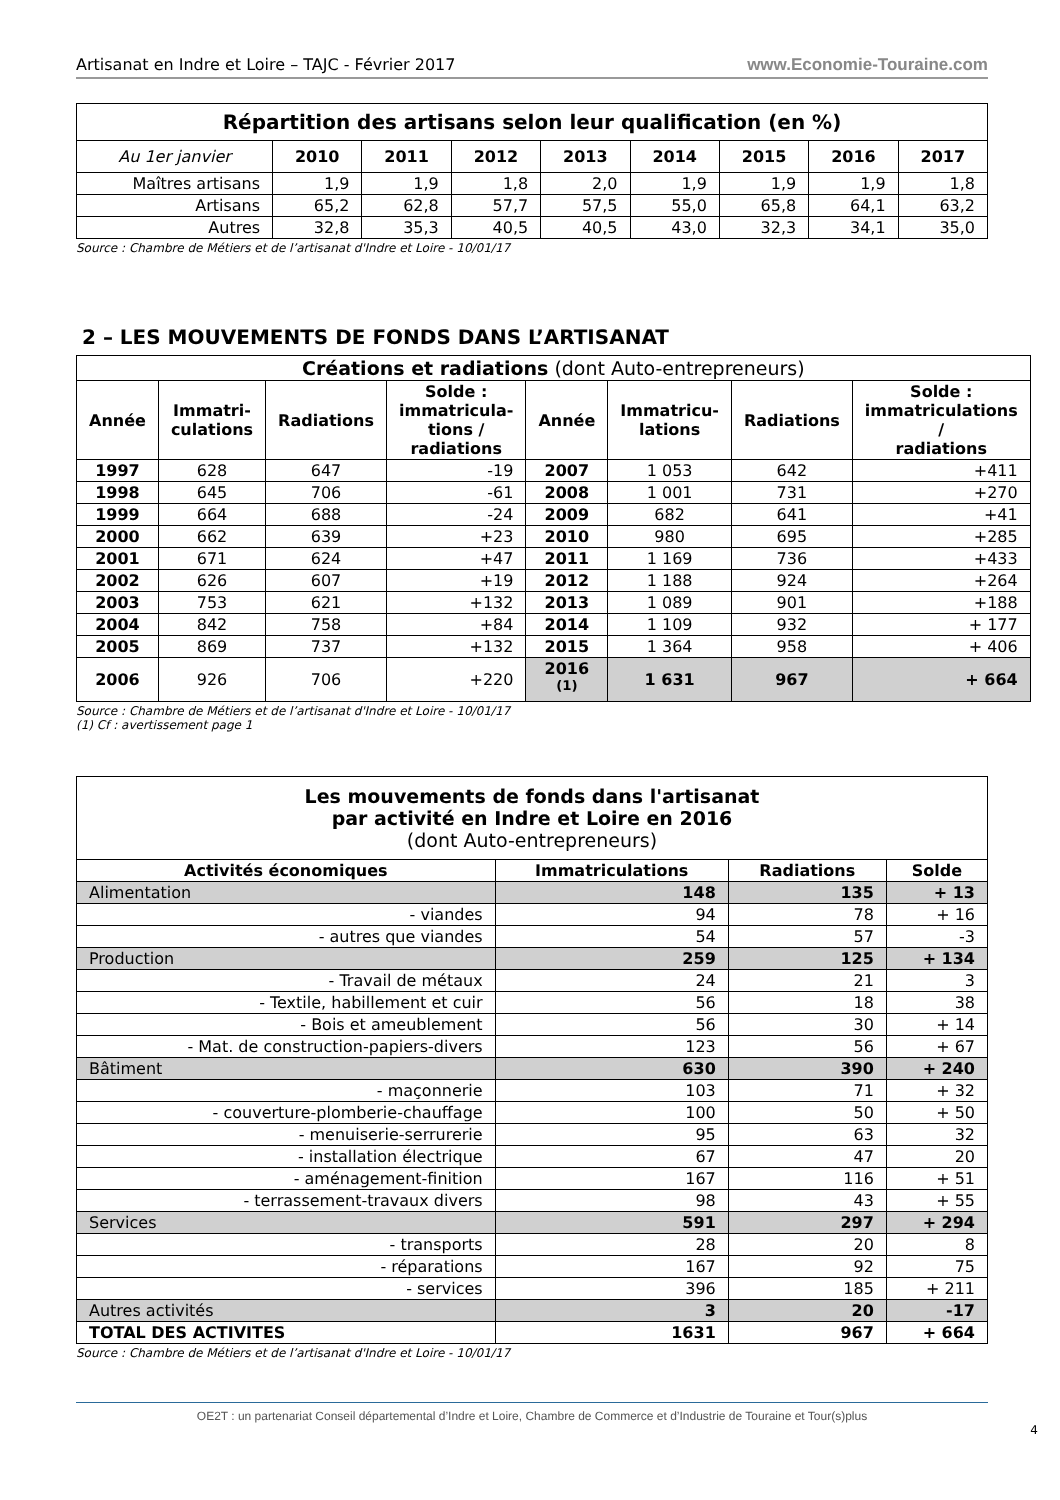Artisanat en Indre et Loire – TAJC - Février 2017 www.Economie-Touraine.com
| Répartition des artisans selon leur qualification (en %) | | | | | | | | |
| --- | --- | --- | --- | --- | --- | --- | --- | --- |
| Au 1er janvier | 2010 | 2011 | 2012 | 2013 | 2014 | 2015 | 2016 | 2017 |
| Maîtres artisans | 1,9 | 1,9 | 1,8 | 2,0 | 1,9 | 1,9 | 1,9 | 1,8 |
| Artisans | 65,2 | 62,8 | 57,7 | 57,5 | 55,0 | 65,8 | 64,1 | 63,2 |
| Autres | 32,8 | 35,3 | 40,5 | 40,5 | 43,0 | 32,3 | 34,1 | 35,0 |
Source : Chambre de Métiers et de l’artisanat d'Indre et Loire - 10/01/17
2 – LES MOUVEMENTS DE FONDS DANS L’ARTISANAT
| Créations et radiations (dont Auto-entrepreneurs) | | | | | | | |
| Année | Immatri- culations | Radiations | Solde : immatricula- tions / radiations | Année | Immatricu- lations | Radiations | Solde : immatriculations / radiations |
| 1997 | 628 | 647 | -19 | 2007 | 1 053 | 642 | +411 |
| 1998 | 645 | 706 | -61 | 2008 | 1 001 | 731 | +270 |
| 1999 | 664 | 688 | -24 | 2009 | 682 | 641 | +41 |
| 2000 | 662 | 639 | +23 | 2010 | 980 | 695 | +285 |
| 2001 | 671 | 624 | +47 | 2011 | 1 169 | 736 | +433 |
| 2002 | 626 | 607 | +19 | 2012 | 1 188 | 924 | +264 |
| 2003 | 753 | 621 | +132 | 2013 | 1 089 | 901 | +188 |
| 2004 | 842 | 758 | +84 | 2014 | 1 109 | 932 | + 177 |
| 2005 | 869 | 737 | +132 | 2015 | 1 364 | 958 | + 406 |
| 2006 | 926 | 706 | +220 | 2016 <sup>(1)</sup> | 1 631 | 967 | + 664 |
Source : Chambre de Métiers et de l’artisanat d'Indre et Loire - 10/01/17
(1) Cf : avertissement page 1
| Les mouvements de fonds dans l'artisanat par activité en Indre et Loire en 2016 (dont Auto-entrepreneurs) | | | |
| Activités économiques | Immatriculations | Radiations | Solde |
| Alimentation | 148 | 135 | + 13 |
| - viandes | 94 | 78 | + 16 |
| - autres que viandes | 54 | 57 | -3 |
| Production | 259 | 125 | + 134 |
| - Travail de métaux | 24 | 21 | 3 |
| - Textile, habillement et cuir | 56 | 18 | 38 |
| - Bois et ameublement | 56 | 30 | + 14 |
| - Mat. de construction-papiers-divers | 123 | 56 | + 67 |
| Bâtiment | 630 | 390 | + 240 |
| - maçonnerie | 103 | 71 | + 32 |
| - couverture-plomberie-chauffage | 100 | 50 | + 50 |
| - menuiserie-serrurerie | 95 | 63 | 32 |
| - installation électrique | 67 | 47 | 20 |
| - aménagement-finition | 167 | 116 | + 51 |
| - terrassement-travaux divers | 98 | 43 | + 55 |
| Services | 591 | 297 | + 294 |
| - transports | 28 | 20 | 8 |
| - réparations | 167 | 92 | 75 |
| - services | 396 | 185 | + 211 |
| Autres activités | 3 | 20 | -17 |
| TOTAL DES ACTIVITES | 1631 | 967 | + 664 |
Source : Chambre de Métiers et de l’artisanat d'Indre et Loire - 10/01/17
OE2T : un partenariat Conseil départemental d’Indre et Loire, Chambre de Commerce et d’Industrie de Touraine et Tour(s)plus
4